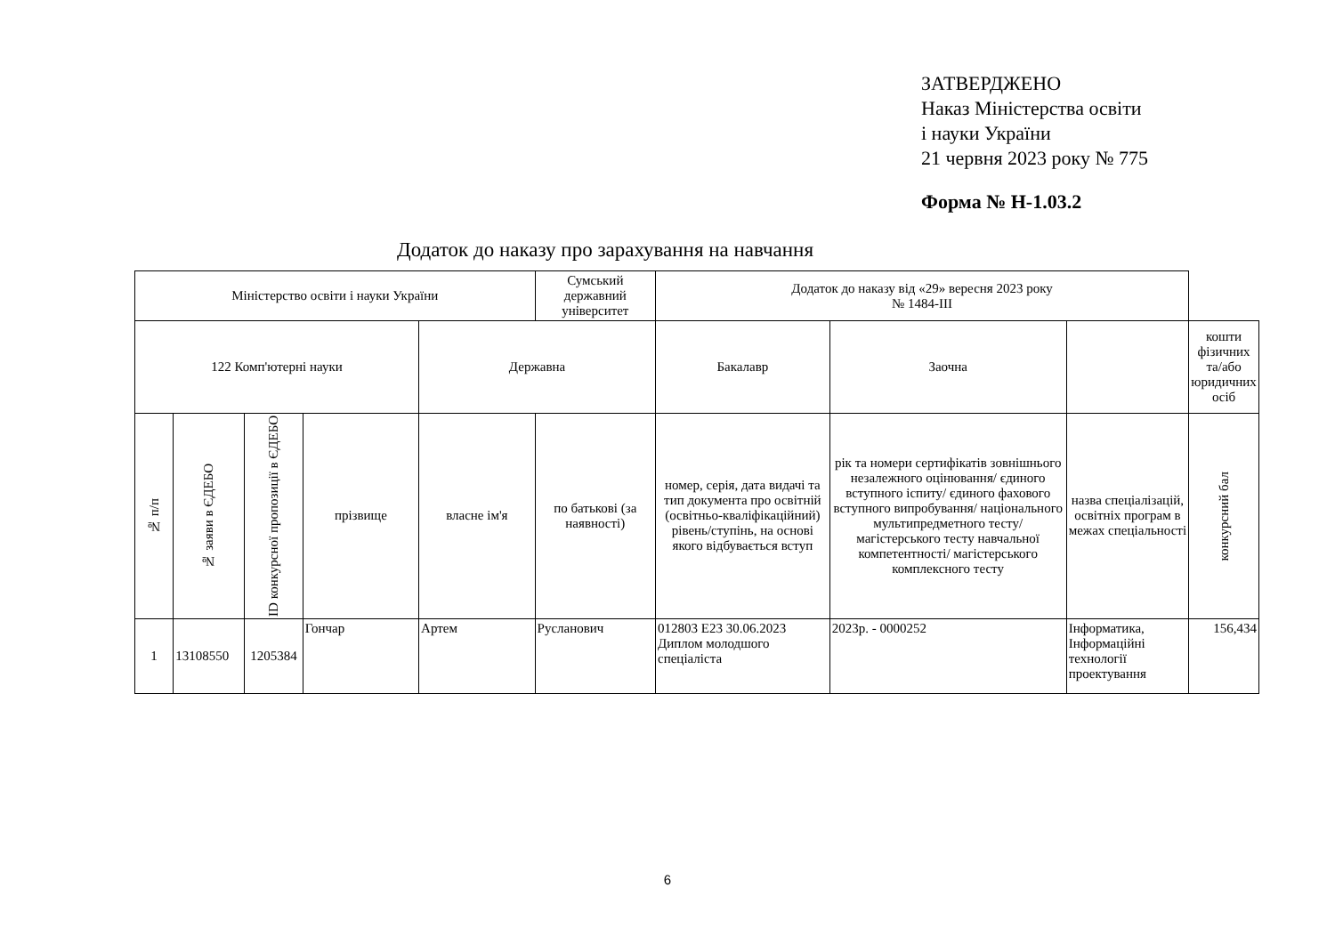ЗАТВЕРДЖЕНО
Наказ Міністерства освіти
і науки України
21 червня 2023 року № 775
Форма № Н-1.03.2
Додаток до наказу про зарахування на навчання
| Міністерство освіти і науки України | | | | | Сумський державний університет | Додаток до наказу від «29» вересня 2023 року № 1484-III | | | |
| --- | --- | --- | --- | --- | --- | --- | --- | --- | --- |
| 122 Комп'ютерні науки | | | | Державна | | Бакалавр | Заочна | | кошти фізичних та/або юридичних осіб |
| № п/п | № заяви в ЄДЕБО | ID конкурсної пропозиції в ЄДЕБО | прізвище | власне ім'я | по батькові (за наявності) | номер, серія, дата видачі та тип документа про освітній (освітньо-кваліфікаційний) рівень/ступінь, на основі якого відбувається вступ | рік та номери сертифікатів зовнішнього незалежного оцінювання/ єдиного вступного іспиту/ єдиного фахового вступного випробування/ національного мультипредметного тесту/ магістерського тесту навчальної компетентності/ магістерського комплексного тесту | назва спеціалізацій, освітніх програм в межах спеціальності | конкурсний бал |
| 1 | 13108550 | 1205384 | Гончар | Артем | Русланович | 012803 E23 30.06.2023 Диплом молодшого спеціаліста | 2023р. - 0000252 | Інформатика, Інформаційні технології проектування | 156,434 |
6